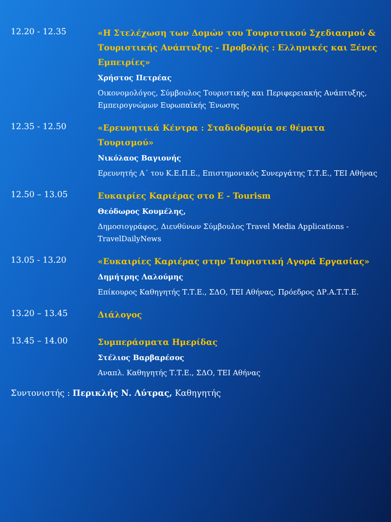12.20 - 12.35
«Η Στελέχωση των Δομών του Τουριστικού Σχεδιασμού & Τουριστικής Ανάπτυξης - Προβολής : Ελληνικές και Ξένες Εμπειρίες»
Χρήστος Πετρέας
Οικονομολόγος, Σύμβουλος Τουριστικής και Περιφερειακής Ανάπτυξης, Εμπειρογνώμων Ευρωπαϊκής Ένωσης
12.35 - 12.50
«Ερευνητικά Κέντρα : Σταδιοδρομία σε θέματα Τουρισμού»
Νικόλαος Βαγιονής
Ερευνητής Α΄ του Κ.Ε.Π.Ε., Επιστημονικός Συνεργάτης Τ.Τ.Ε., ΤΕΙ Αθήνας
12.50 – 13.05
Ευκαιρίες Καριέρας στο E - Tourism
Θεόδωρος Κουμέλης,
Δημοσιογράφος, Διευθύνων Σύμβουλος Travel Media Applications - TravelDailyNews
13.05 - 13.20
«Ευκαιρίες Καριέρας στην Τουριστική Αγορά Εργασίας»
Δημήτρης Λαλούμης
Επίκουρος Καθηγητής Τ.Τ.Ε., ΣΔΟ, ΤΕΙ Αθήνας, Πρόεδρος ΔΡ.Α.Τ.Τ.Ε.
13.20 – 13.45
Διάλογος
13.45 – 14.00
Συμπεράσματα Ημερίδας
Στέλιος Βαρβαρέσος
Αναπλ. Καθηγητής Τ.Τ.Ε., ΣΔΟ, ΤΕΙ Αθήνας
Συντονιστής : Περικλής Ν. Λύτρας, Καθηγητής